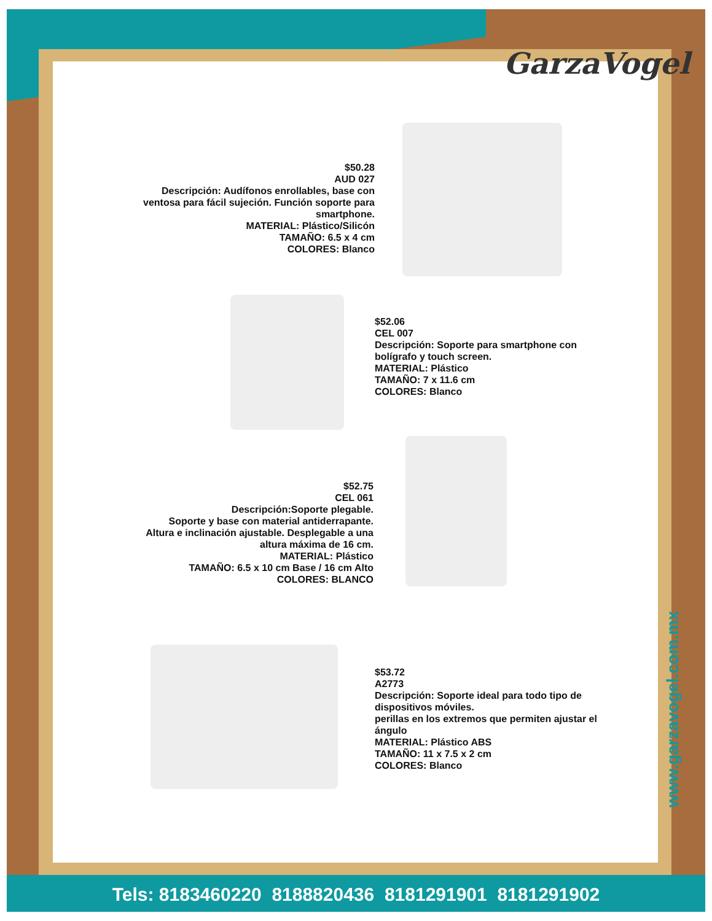GarzaVogel
$50.28
AUD 027
Descripción: Audífonos enrollables, base con ventosa para fácil sujeción. Función soporte para smartphone.
MATERIAL: Plástico/Silicón
TAMAÑO: 6.5 x 4 cm
COLORES: Blanco
$52.06
CEL 007
Descripción: Soporte para smartphone con bolígrafo y touch screen.
MATERIAL: Plástico
TAMAÑO: 7 x 11.6 cm
COLORES: Blanco
$52.75
CEL 061
Descripción:Soporte plegable.
Soporte y base con material antiderrapante. Altura e inclinación ajustable. Desplegable a una altura máxima de 16 cm.
MATERIAL: Plástico
TAMAÑO: 6.5 x 10 cm Base / 16 cm Alto
COLORES: BLANCO
$53.72
A2773
Descripción: Soporte ideal para todo tipo de dispositivos móviles.
perillas en los extremos que permiten ajustar el ángulo
MATERIAL: Plástico ABS
TAMAÑO: 11 x 7.5 x 2 cm
COLORES: Blanco
www.garzavogel.com.mx
Tels: 8183460220 8188820436 8181291901 8181291902